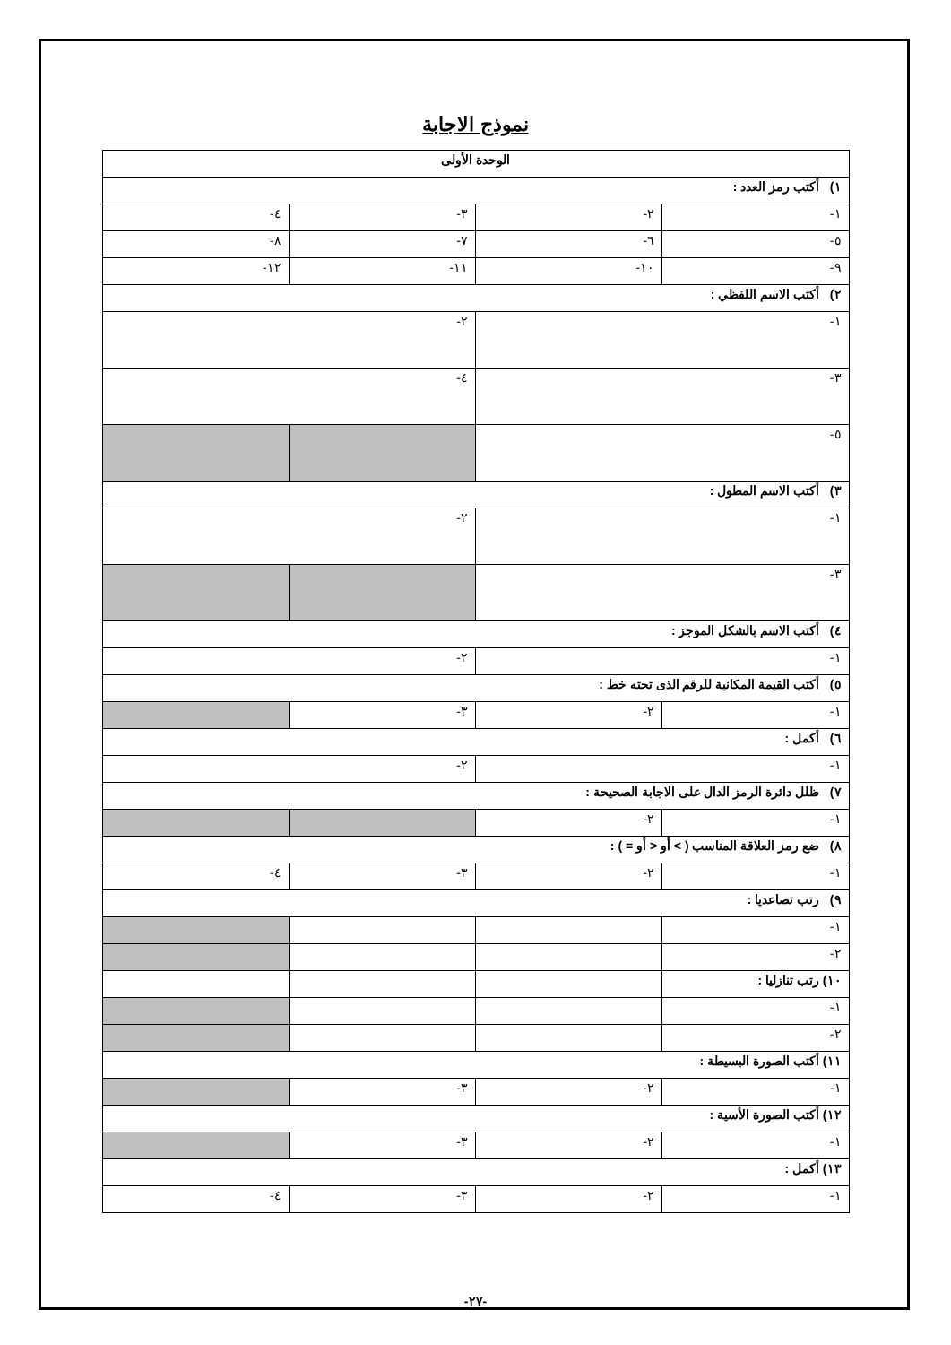نموذج الاجابة
| الوحدة الأولى | | | |
| ١) أكتب رمز العدد : | | | |
| ١- | ٢- | ٣- | ٤- |
| ٥- | ٦- | ٧- | ٨- |
| ٩- | ١٠- | ١١- | ١٢- |
| ٢) أكتب الاسم اللفظي : | | | |
| ١- | | ٢- | |
| ٣- | | ٤- | |
| ٥- | | | |
| ٣) أكتب الاسم المطول : | | | |
| ١- | | ٢- | |
| ٣- | | | |
| ٤) أكتب الاسم بالشكل الموجز : | | | |
| ١- | | ٢- | |
| ٥) أكتب القيمة المكانية للرقم الذى تحته خط : | | | |
| ١- | ٢- | ٣- | |
| ٦) أكمل : | | | |
| ١- | | ٢- | |
| ٧) ظلل دائرة الرمز الدال على الاجابة الصحيحة : | | | |
| ١- | ٢- | | |
| ٨) ضع رمز العلاقة المناسب ( > أو < أو = ) : | | | |
| ١- | ٢- | ٣- | ٤- |
| ٩) رتب تصاعديا : | | | |
| ١- | | | |
| ٢- | | | |
| ١٠) رتب تنازليا : | | | |
| ١- | | | |
| ٢- | | | |
| ١١) أكتب الصورة البسيطة : | | | |
| ١- | ٢- | ٣- | |
| ١٢) أكتب الصورة الأسية : | | | |
| ١- | ٢- | ٣- | |
| ١٣) أكمل : | | | |
| ١- | ٢- | ٣- | ٤- |
-٢٧-